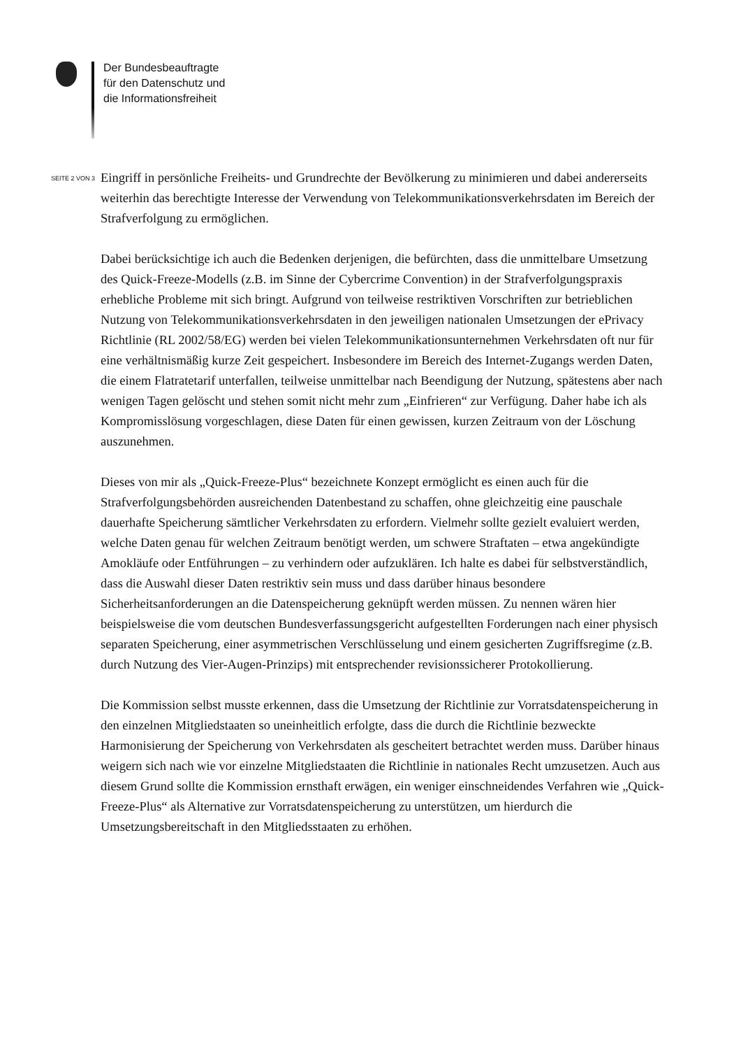Der Bundesbeauftragte
für den Datenschutz und
die Informationsfreiheit
SEITE 2 VON 3
Eingriff in persönliche Freiheits- und Grundrechte der Bevölkerung zu minimieren und dabei andererseits weiterhin das berechtigte Interesse der Verwendung von Telekommunikations­verkehrsdaten im Bereich der Strafverfolgung zu ermöglichen.
Dabei berücksichtige ich auch die Bedenken derjenigen, die befürchten, dass die unmittelbare Umsetzung des Quick-Freeze-Modells (z.B. im Sinne der Cybercrime Convention) in der Strafverfolgungspraxis erhebliche Probleme mit sich bringt. Aufgrund von teilweise restrikti­ven Vorschriften zur betrieblichen Nutzung von Telekommunikationsverkehrsdaten in den jeweiligen nationalen Umsetzungen der ePrivacy Richtlinie (RL 2002/58/EG) werden bei vielen Telekommunikationsunternehmen Verkehrsdaten oft nur für eine verhältnismäßig kur­ze Zeit gespeichert. Insbesondere im Bereich des Internet-Zugangs werden Daten, die einem Flatratetarif unterfallen, teilweise unmittelbar nach Beendigung der Nutzung, spätestens aber nach wenigen Tagen gelöscht und stehen somit nicht mehr zum „Einfrieren“ zur Verfügung. Daher habe ich als Kompromisslösung vorgeschlagen, diese Daten für einen gewissen, kurzen Zeitraum von der Löschung auszunehmen.
Dieses von mir als „Quick-Freeze-Plus“ bezeichnete Konzept ermöglicht es einen auch für die Strafverfolgungsbehörden ausreichenden Datenbestand zu schaffen, ohne gleichzeitig eine pauschale dauerhafte Speicherung sämtlicher Verkehrsdaten zu erfordern. Vielmehr sollte gezielt evaluiert werden, welche Daten genau für welchen Zeitraum benötigt werden, um schwere Straftaten – etwa angekündigte Amokläufe oder Entführungen – zu verhindern oder aufzuklären. Ich halte es dabei für selbstverständlich, dass die Auswahl dieser Daten restriktiv sein muss und dass darüber hinaus besondere Sicherheitsanforderungen an die Datenspeiche­rung geknüpft werden müssen. Zu nennen wären hier beispielsweise die vom deutschen Bun­desverfassungsgericht aufgestellten Forderungen nach einer physisch separaten Speicherung, einer asymmetrischen Verschlüsselung und einem gesicherten Zugriffsregime (z.B. durch Nutzung des Vier-Augen-Prinzips) mit entsprechender revisionssicherer Protokollierung.
Die Kommission selbst musste erkennen, dass die Umsetzung der Richtlinie zur Vorratsda­tenspeicherung in den einzelnen Mitgliedstaaten so uneinheitlich erfolgte, dass die durch die Richtlinie bezweckte Harmonisierung der Speicherung von Verkehrsdaten als gescheitert be­trachtet werden muss. Darüber hinaus weigern sich nach wie vor einzelne Mitgliedstaaten die Richtlinie in nationales Recht umzusetzen. Auch aus diesem Grund sollte die Kommission ernsthaft erwägen, ein weniger einschneidendes Verfahren wie „Quick-Freeze-Plus“ als Al­ternative zur Vorratsdatenspeicherung zu unterstützen, um hierdurch die Umsetzungsbereit­schaft in den Mitgliedsstaaten zu erhöhen.